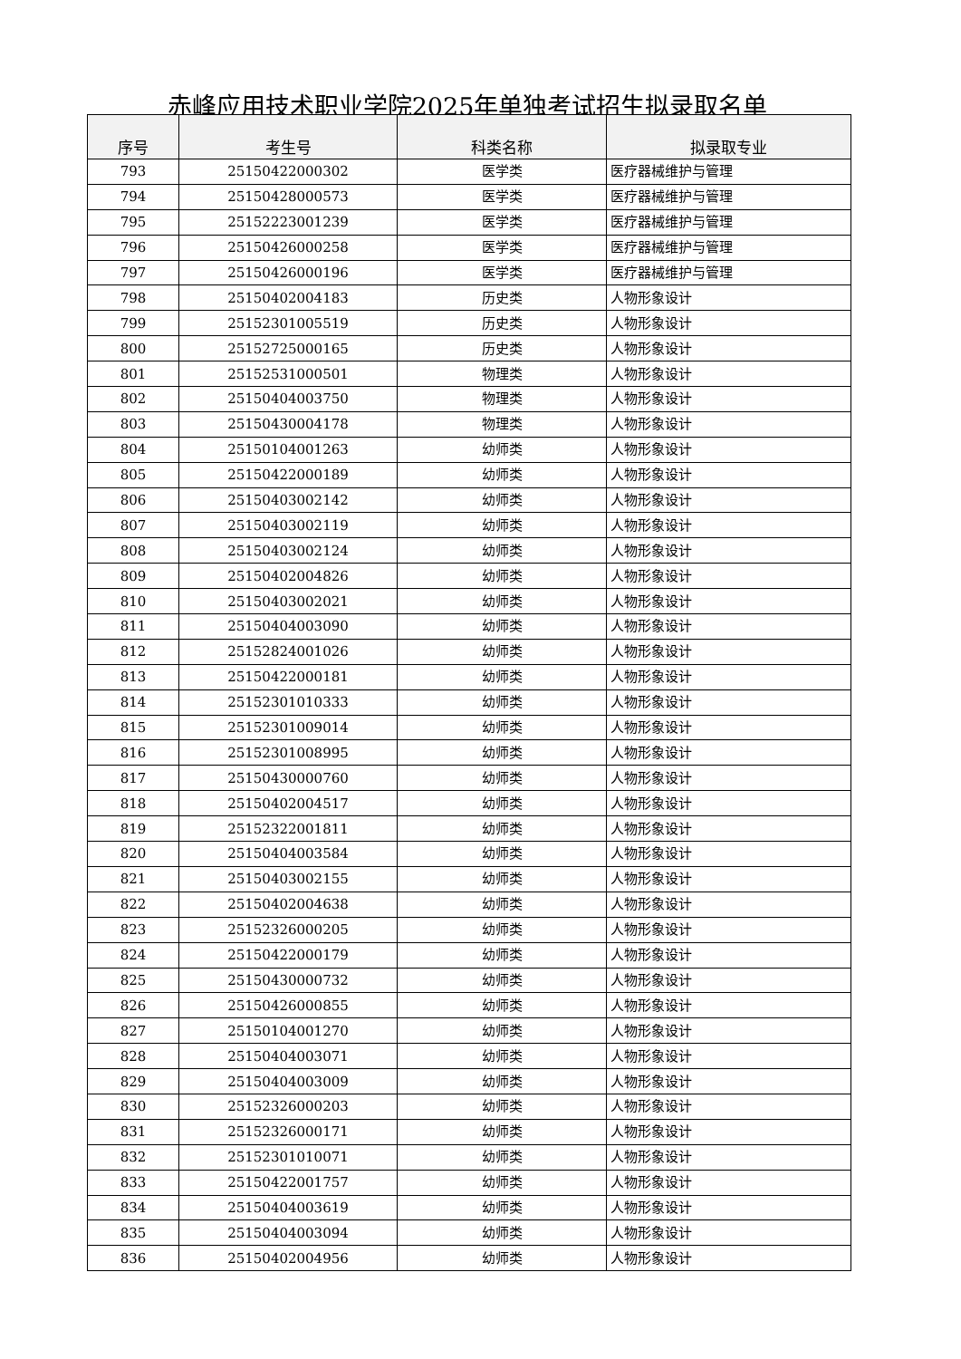赤峰应用技术职业学院2025年单独考试招生拟录取名单
| 序号 | 考生号 | 科类名称 | 拟录取专业 |
| --- | --- | --- | --- |
| 793 | 25150422000302 | 医学类 | 医疗器械维护与管理 |
| 794 | 25150428000573 | 医学类 | 医疗器械维护与管理 |
| 795 | 25152223001239 | 医学类 | 医疗器械维护与管理 |
| 796 | 25150426000258 | 医学类 | 医疗器械维护与管理 |
| 797 | 25150426000196 | 医学类 | 医疗器械维护与管理 |
| 798 | 25150402004183 | 历史类 | 人物形象设计 |
| 799 | 25152301005519 | 历史类 | 人物形象设计 |
| 800 | 25152725000165 | 历史类 | 人物形象设计 |
| 801 | 25152531000501 | 物理类 | 人物形象设计 |
| 802 | 25150404003750 | 物理类 | 人物形象设计 |
| 803 | 25150430004178 | 物理类 | 人物形象设计 |
| 804 | 25150104001263 | 幼师类 | 人物形象设计 |
| 805 | 25150422000189 | 幼师类 | 人物形象设计 |
| 806 | 25150403002142 | 幼师类 | 人物形象设计 |
| 807 | 25150403002119 | 幼师类 | 人物形象设计 |
| 808 | 25150403002124 | 幼师类 | 人物形象设计 |
| 809 | 25150402004826 | 幼师类 | 人物形象设计 |
| 810 | 25150403002021 | 幼师类 | 人物形象设计 |
| 811 | 25150404003090 | 幼师类 | 人物形象设计 |
| 812 | 25152824001026 | 幼师类 | 人物形象设计 |
| 813 | 25150422000181 | 幼师类 | 人物形象设计 |
| 814 | 25152301010333 | 幼师类 | 人物形象设计 |
| 815 | 25152301009014 | 幼师类 | 人物形象设计 |
| 816 | 25152301008995 | 幼师类 | 人物形象设计 |
| 817 | 25150430000760 | 幼师类 | 人物形象设计 |
| 818 | 25150402004517 | 幼师类 | 人物形象设计 |
| 819 | 25152322001811 | 幼师类 | 人物形象设计 |
| 820 | 25150404003584 | 幼师类 | 人物形象设计 |
| 821 | 25150403002155 | 幼师类 | 人物形象设计 |
| 822 | 25150402004638 | 幼师类 | 人物形象设计 |
| 823 | 25152326000205 | 幼师类 | 人物形象设计 |
| 824 | 25150422000179 | 幼师类 | 人物形象设计 |
| 825 | 25150430000732 | 幼师类 | 人物形象设计 |
| 826 | 25150426000855 | 幼师类 | 人物形象设计 |
| 827 | 25150104001270 | 幼师类 | 人物形象设计 |
| 828 | 25150404003071 | 幼师类 | 人物形象设计 |
| 829 | 25150404003009 | 幼师类 | 人物形象设计 |
| 830 | 25152326000203 | 幼师类 | 人物形象设计 |
| 831 | 25152326000171 | 幼师类 | 人物形象设计 |
| 832 | 25152301010071 | 幼师类 | 人物形象设计 |
| 833 | 25150422001757 | 幼师类 | 人物形象设计 |
| 834 | 25150404003619 | 幼师类 | 人物形象设计 |
| 835 | 25150404003094 | 幼师类 | 人物形象设计 |
| 836 | 25150402004956 | 幼师类 | 人物形象设计 |